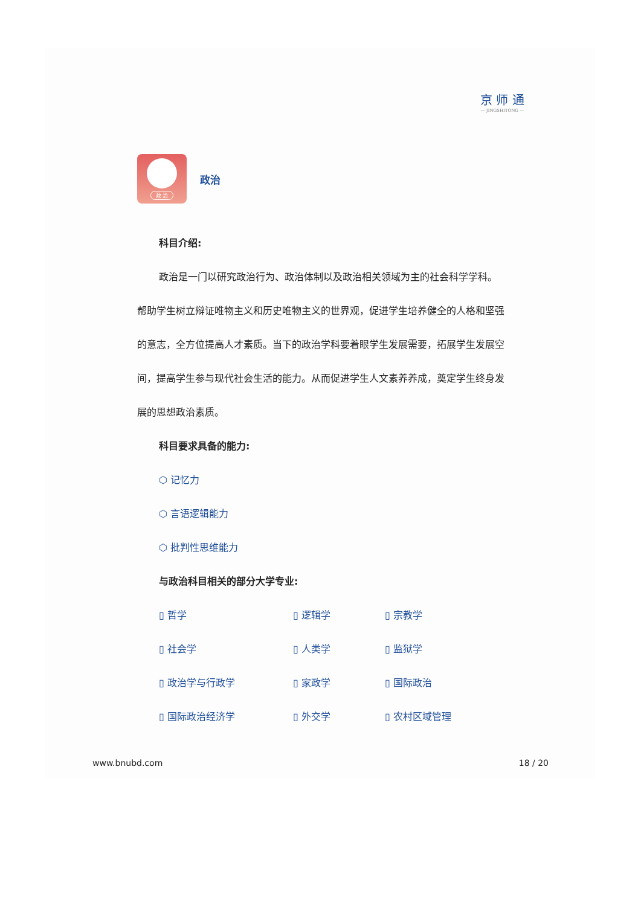京 师 通
— JINGSHITONG —
政 治
政治
科目介绍:
政治是一门以研究政治行为、政治体制以及政治相关领域为主的社会科学学科。帮助学生树立辩证唯物主义和历史唯物主义的世界观，促进学生培养健全的人格和坚强的意志，全方位提高人才素质。当下的政治学科要着眼学生发展需要，拓展学生发展空间，提高学生参与现代社会生活的能力。从而促进学生人文素养养成，奠定学生终身发展的思想政治素质。
科目要求具备的能力:
⬡ 记忆力
⬡ 言语逻辑能力
⬡ 批判性思维能力
与政治科目相关的部分大学专业:
▯ 哲学
▯ 逻辑学
▯ 宗教学
▯ 社会学
▯ 人类学
▯ 监狱学
▯ 政治学与行政学
▯ 家政学
▯ 国际政治
▯ 国际政治经济学
▯ 外交学
▯ 农村区域管理
www.bnubd.com 18 / 20